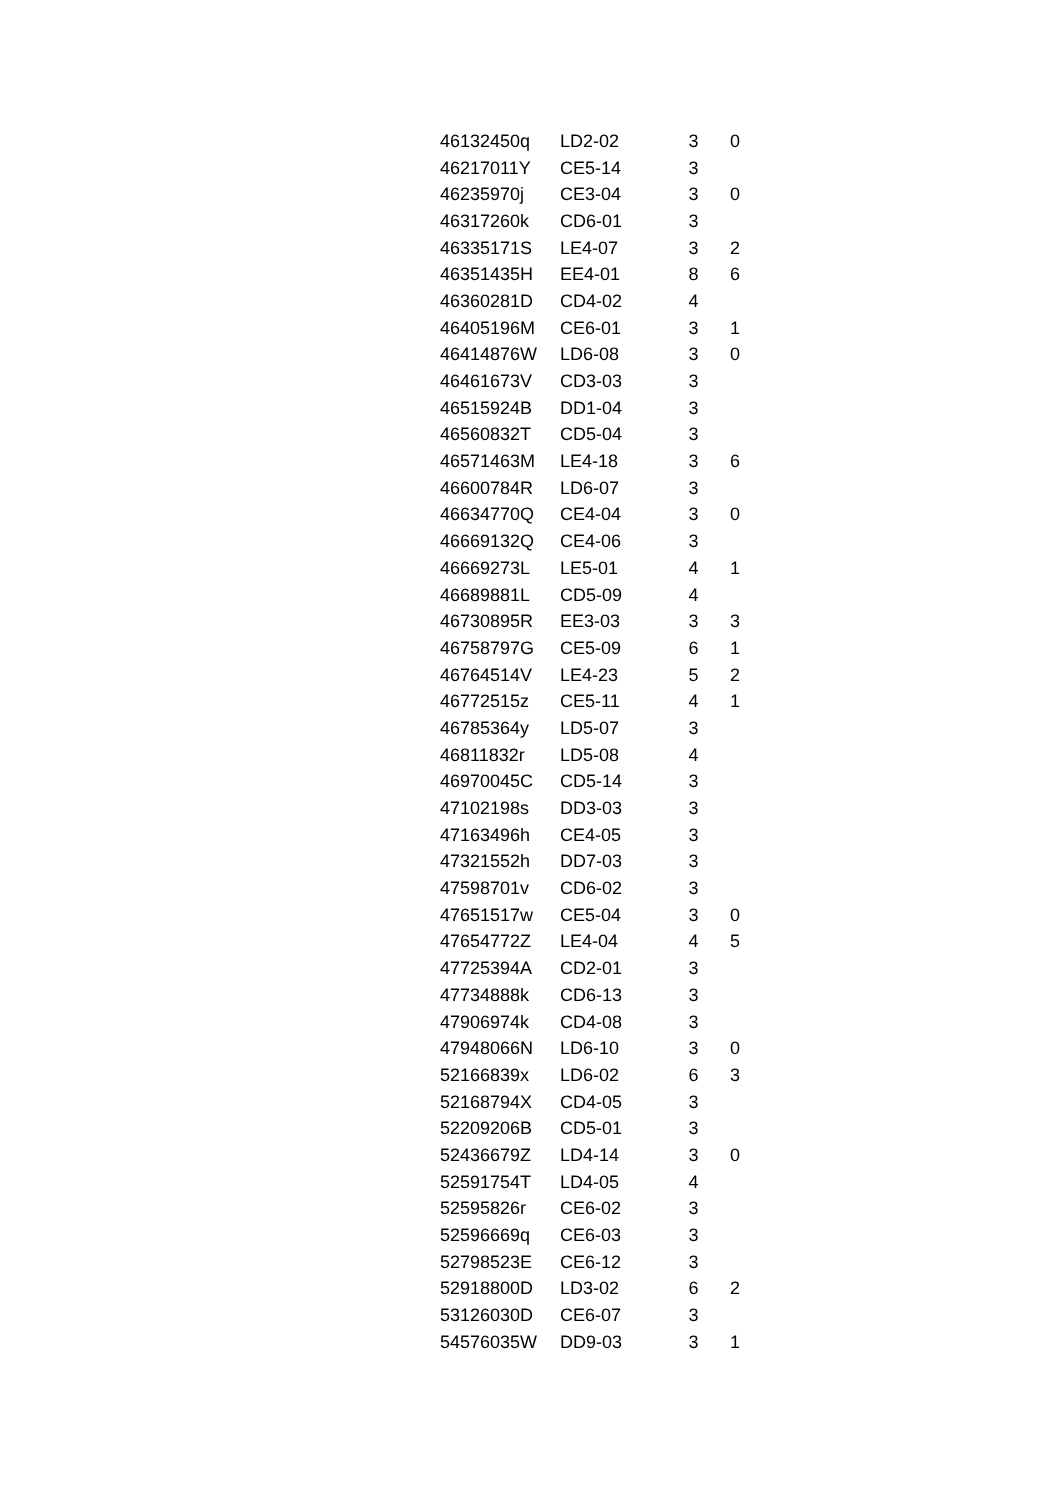| 46132450q | LD2-02 | 3 | 0 |
| 46217011Y | CE5-14 | 3 | |
| 46235970j | CE3-04 | 3 | 0 |
| 46317260k | CD6-01 | 3 | |
| 46335171S | LE4-07 | 3 | 2 |
| 46351435H | EE4-01 | 8 | 6 |
| 46360281D | CD4-02 | 4 | |
| 46405196M | CE6-01 | 3 | 1 |
| 46414876W | LD6-08 | 3 | 0 |
| 46461673V | CD3-03 | 3 | |
| 46515924B | DD1-04 | 3 | |
| 46560832T | CD5-04 | 3 | |
| 46571463M | LE4-18 | 3 | 6 |
| 46600784R | LD6-07 | 3 | |
| 46634770Q | CE4-04 | 3 | 0 |
| 46669132Q | CE4-06 | 3 | |
| 46669273L | LE5-01 | 4 | 1 |
| 46689881L | CD5-09 | 4 | |
| 46730895R | EE3-03 | 3 | 3 |
| 46758797G | CE5-09 | 6 | 1 |
| 46764514V | LE4-23 | 5 | 2 |
| 46772515z | CE5-11 | 4 | 1 |
| 46785364y | LD5-07 | 3 | |
| 46811832r | LD5-08 | 4 | |
| 46970045C | CD5-14 | 3 | |
| 47102198s | DD3-03 | 3 | |
| 47163496h | CE4-05 | 3 | |
| 47321552h | DD7-03 | 3 | |
| 47598701v | CD6-02 | 3 | |
| 47651517w | CE5-04 | 3 | 0 |
| 47654772Z | LE4-04 | 4 | 5 |
| 47725394A | CD2-01 | 3 | |
| 47734888k | CD6-13 | 3 | |
| 47906974k | CD4-08 | 3 | |
| 47948066N | LD6-10 | 3 | 0 |
| 52166839x | LD6-02 | 6 | 3 |
| 52168794X | CD4-05 | 3 | |
| 52209206B | CD5-01 | 3 | |
| 52436679Z | LD4-14 | 3 | 0 |
| 52591754T | LD4-05 | 4 | |
| 52595826r | CE6-02 | 3 | |
| 52596669q | CE6-03 | 3 | |
| 52798523E | CE6-12 | 3 | |
| 52918800D | LD3-02 | 6 | 2 |
| 53126030D | CE6-07 | 3 | |
| 54576035W | DD9-03 | 3 | 1 |